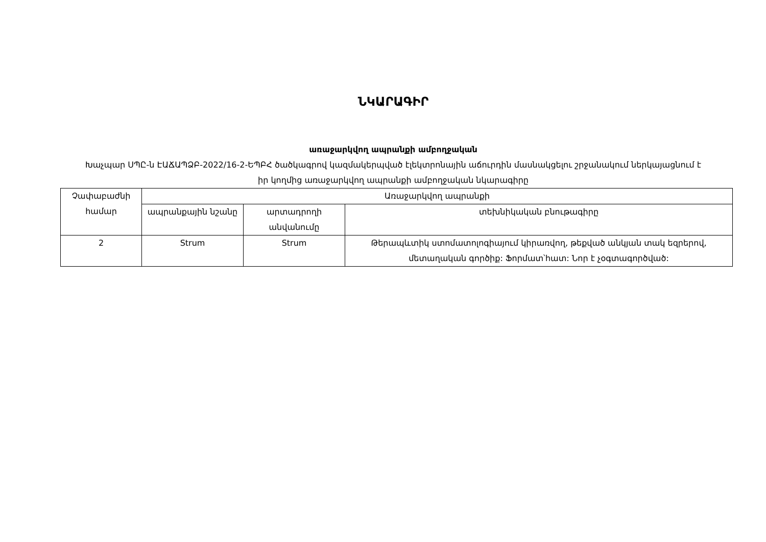ՆԿԱՐԱԳԻՐ
առաջարկվող ապրանքի ամբողջական
Խաչպար ՍՊԸ-ն ԷԱՃԱՊՁԲ-2022/16-2-ԵՊԲՀ ծածկագրով կազմակերպված էլեկտրոնային աճուրդին մասնակցելու շրջանակում ներկայացնում է իր կողմից առաջարկվող ապրանքի ամբողջական նկարագիրը
| Չափաբաժնի համար | Առաջարկվող ապրանքի | | |
| --- | --- | --- | --- |
| | ապրանքային նշանը | արտադրողի անվանումը | տեխնիկական բնութագիրը |
| 2 | Strum | Strum | Թերապևտիկ ստոմատոլոգիայում կիրառվող, թեքված անկյան տակ եզրերով, մետաղական գործիք: Ֆորմատ՝հատ: Նոր է չօգտագործված: |